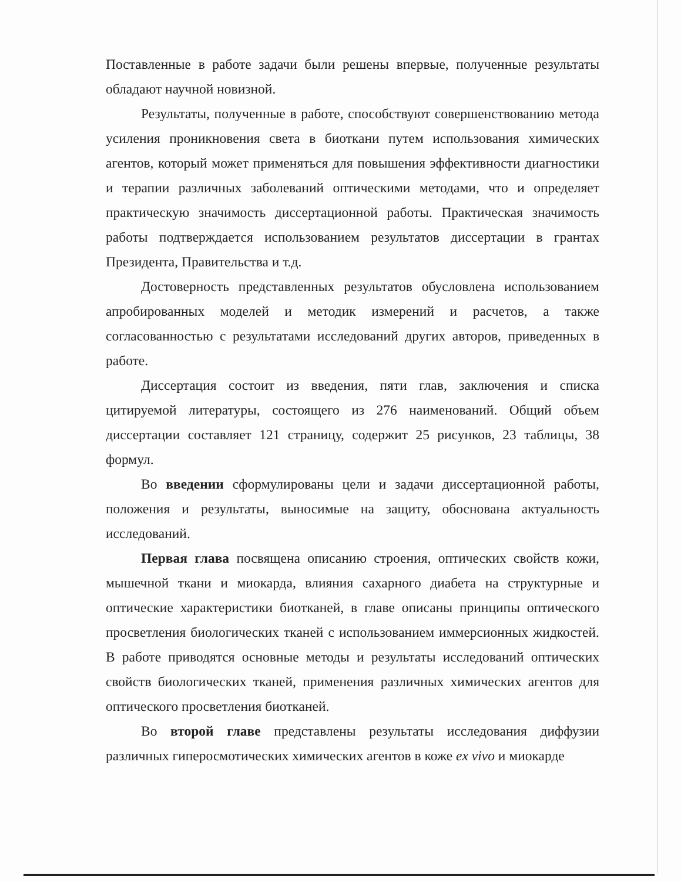Поставленные в работе задачи были решены впервые, полученные результаты обладают научной новизной.
Результаты, полученные в работе, способствуют совершенствованию метода усиления проникновения света в биоткани путем использования химических агентов, который может применяться для повышения эффективности диагностики и терапии различных заболеваний оптическими методами, что и определяет практическую значимость диссертационной работы. Практическая значимость работы подтверждается использованием результатов диссертации в грантах Президента, Правительства и т.д.
Достоверность представленных результатов обусловлена использованием апробированных моделей и методик измерений и расчетов, а также согласованностью с результатами исследований других авторов, приведенных в работе.
Диссертация состоит из введения, пяти глав, заключения и списка цитируемой литературы, состоящего из 276 наименований. Общий объем диссертации составляет 121 страницу, содержит 25 рисунков, 23 таблицы, 38 формул.
Во введении сформулированы цели и задачи диссертационной работы, положения и результаты, выносимые на защиту, обоснована актуальность исследований.
Первая глава посвящена описанию строения, оптических свойств кожи, мышечной ткани и миокарда, влияния сахарного диабета на структурные и оптические характеристики биотканей, в главе описаны принципы оптического просветления биологических тканей с использованием иммерсионных жидкостей. В работе приводятся основные методы и результаты исследований оптических свойств биологических тканей, применения различных химических агентов для оптического просветления биотканей.
Во второй главе представлены результаты исследования диффузии различных гиперосмотических химических агентов в коже ex vivo и миокарде